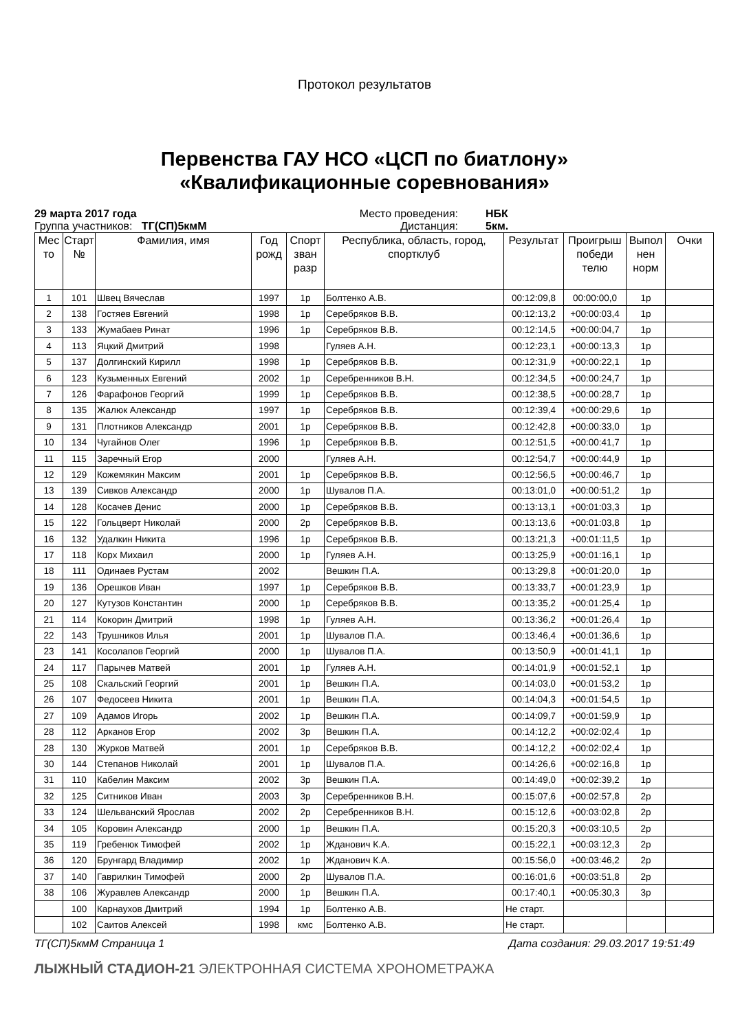Протокол результатов
Первенства ГАУ НСО «ЦСП по биатлону»
«Квалификационные соревнования»
29 марта 2017 года Место проведения: НБК Группа участников: ТГ(СП)5кмМ Дистанция: 5км.
| Мес то | Старт № | Фамилия, имя | Год рожд | Спорт зван разр | Республика, область, город, спортклуб | Результат | Проигрыш победи телю | Выпол нен норм | Очки |
| --- | --- | --- | --- | --- | --- | --- | --- | --- | --- |
| 1 | 101 | Швец Вячеслав | 1997 | 1р | Болтенко А.В. | 00:12:09,8 | 00:00:00,0 | 1р | |
| 2 | 138 | Гостяев Евгений | 1998 | 1р | Серебряков В.В. | 00:12:13,2 | +00:00:03,4 | 1р | |
| 3 | 133 | Жумабаев Ринат | 1996 | 1р | Серебряков В.В. | 00:12:14,5 | +00:00:04,7 | 1р | |
| 4 | 113 | Яцкий Дмитрий | 1998 | | Гуляев А.Н. | 00:12:23,1 | +00:00:13,3 | 1р | |
| 5 | 137 | Долгинский Кирилл | 1998 | 1р | Серебряков В.В. | 00:12:31,9 | +00:00:22,1 | 1р | |
| 6 | 123 | Кузьменных Евгений | 2002 | 1р | Серебренников В.Н. | 00:12:34,5 | +00:00:24,7 | 1р | |
| 7 | 126 | Фарафонов Георгий | 1999 | 1р | Серебряков В.В. | 00:12:38,5 | +00:00:28,7 | 1р | |
| 8 | 135 | Жалюк Александр | 1997 | 1р | Серебряков В.В. | 00:12:39,4 | +00:00:29,6 | 1р | |
| 9 | 131 | Плотников Александр | 2001 | 1р | Серебряков В.В. | 00:12:42,8 | +00:00:33,0 | 1р | |
| 10 | 134 | Чугайнов Олег | 1996 | 1р | Серебряков В.В. | 00:12:51,5 | +00:00:41,7 | 1р | |
| 11 | 115 | Заречный Егор | 2000 | | Гуляев А.Н. | 00:12:54,7 | +00:00:44,9 | 1р | |
| 12 | 129 | Кожемякин Максим | 2001 | 1р | Серебряков В.В. | 00:12:56,5 | +00:00:46,7 | 1р | |
| 13 | 139 | Сивков Александр | 2000 | 1р | Шувалов П.А. | 00:13:01,0 | +00:00:51,2 | 1р | |
| 14 | 128 | Косачев Денис | 2000 | 1р | Серебряков В.В. | 00:13:13,1 | +00:01:03,3 | 1р | |
| 15 | 122 | Гольцверт Николай | 2000 | 2р | Серебряков В.В. | 00:13:13,6 | +00:01:03,8 | 1р | |
| 16 | 132 | Удалкин Никита | 1996 | 1р | Серебряков В.В. | 00:13:21,3 | +00:01:11,5 | 1р | |
| 17 | 118 | Корх Михаил | 2000 | 1р | Гуляев А.Н. | 00:13:25,9 | +00:01:16,1 | 1р | |
| 18 | 111 | Одинаев Рустам | 2002 | | Вешкин П.А. | 00:13:29,8 | +00:01:20,0 | 1р | |
| 19 | 136 | Орешков Иван | 1997 | 1р | Серебряков В.В. | 00:13:33,7 | +00:01:23,9 | 1р | |
| 20 | 127 | Кутузов Константин | 2000 | 1р | Серебряков В.В. | 00:13:35,2 | +00:01:25,4 | 1р | |
| 21 | 114 | Кокорин Дмитрий | 1998 | 1р | Гуляев А.Н. | 00:13:36,2 | +00:01:26,4 | 1р | |
| 22 | 143 | Трушников Илья | 2001 | 1р | Шувалов П.А. | 00:13:46,4 | +00:01:36,6 | 1р | |
| 23 | 141 | Косолапов Георгий | 2000 | 1р | Шувалов П.А. | 00:13:50,9 | +00:01:41,1 | 1р | |
| 24 | 117 | Парычев Матвей | 2001 | 1р | Гуляев А.Н. | 00:14:01,9 | +00:01:52,1 | 1р | |
| 25 | 108 | Скальский Георгий | 2001 | 1р | Вешкин П.А. | 00:14:03,0 | +00:01:53,2 | 1р | |
| 26 | 107 | Федосеев Никита | 2001 | 1р | Вешкин П.А. | 00:14:04,3 | +00:01:54,5 | 1р | |
| 27 | 109 | Адамов Игорь | 2002 | 1р | Вешкин П.А. | 00:14:09,7 | +00:01:59,9 | 1р | |
| 28 | 112 | Арканов Егор | 2002 | 3р | Вешкин П.А. | 00:14:12,2 | +00:02:02,4 | 1р | |
| 28 | 130 | Журков Матвей | 2001 | 1р | Серебряков В.В. | 00:14:12,2 | +00:02:02,4 | 1р | |
| 30 | 144 | Степанов Николай | 2001 | 1р | Шувалов П.А. | 00:14:26,6 | +00:02:16,8 | 1р | |
| 31 | 110 | Кабелин Максим | 2002 | 3р | Вешкин П.А. | 00:14:49,0 | +00:02:39,2 | 1р | |
| 32 | 125 | Ситников Иван | 2003 | 3р | Серебренников В.Н. | 00:15:07,6 | +00:02:57,8 | 2р | |
| 33 | 124 | Шельванский Ярослав | 2002 | 2р | Серебренников В.Н. | 00:15:12,6 | +00:03:02,8 | 2р | |
| 34 | 105 | Коровин Александр | 2000 | 1р | Вешкин П.А. | 00:15:20,3 | +00:03:10,5 | 2р | |
| 35 | 119 | Гребенюк Тимофей | 2002 | 1р | Жданович К.А. | 00:15:22,1 | +00:03:12,3 | 2р | |
| 36 | 120 | Брунгард Владимир | 2002 | 1р | Жданович К.А. | 00:15:56,0 | +00:03:46,2 | 2р | |
| 37 | 140 | Гаврилкин Тимофей | 2000 | 2р | Шувалов П.А. | 00:16:01,6 | +00:03:51,8 | 2р | |
| 38 | 106 | Журавлев Александр | 2000 | 1р | Вешкин П.А. | 00:17:40,1 | +00:05:30,3 | 3р | |
| | 100 | Карнаухов Дмитрий | 1994 | 1р | Болтенко А.В. | Не старт. | | | |
| | 102 | Саитов Алексей | 1998 | кмс | Болтенко А.В. | Не старт. | | | |
ТГ(СП)5кмМ Страница 1 Дата создания: 29.03.2017 19:51:49
ЛЫЖНЫЙ СТАДИОН-21 ЭЛЕКТРОННАЯ СИСТЕМА ХРОНОМЕТРАЖА